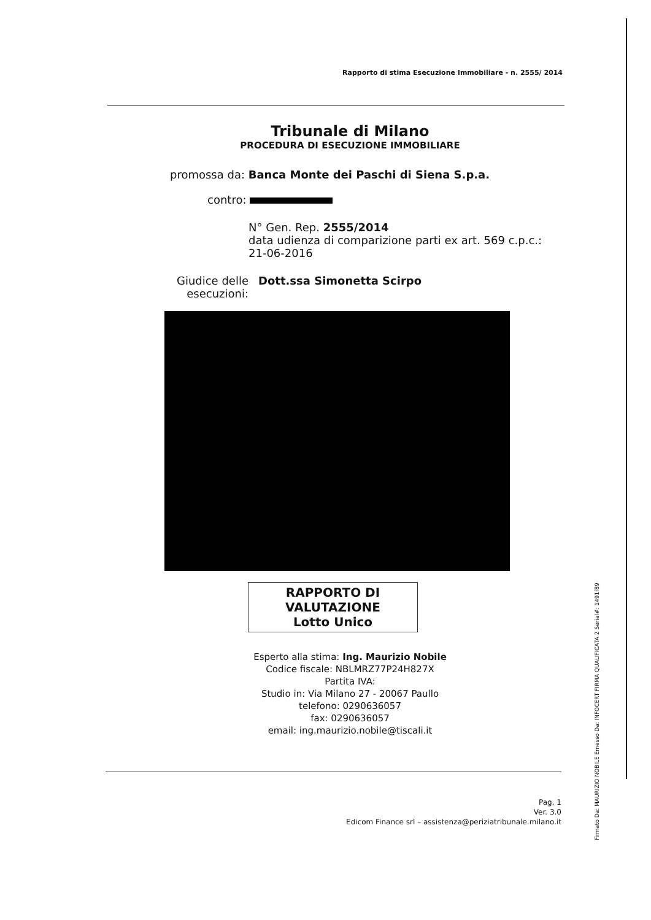Rapporto di stima Esecuzione Immobiliare - n. 2555/ 2014
Tribunale di Milano
PROCEDURA DI ESECUZIONE IMMOBILIARE
promossa da: Banca Monte dei Paschi di Siena S.p.a.
contro:
N° Gen. Rep. 2555/2014
data udienza di comparizione parti ex art. 569 c.p.c.:
21-06-2016
Giudice delle esecuzioni:
Dott.ssa Simonetta Scirpo
RAPPORTO DI
VALUTAZIONE
Lotto Unico
Esperto alla stima: Ing. Maurizio Nobile
Codice fiscale: NBLMRZ77P24H827X
Partita IVA:
Studio in: Via Milano 27 - 20067 Paullo
telefono: 0290636057
fax: 0290636057
email: ing.maurizio.nobile@tiscali.it
Pag. 1
Ver. 3.0
Edicom Finance srl – assistenza@periziatribunale.milano.it
Firmato Da: MAURIZIO NOBILE Emesso Da: INFOCERT FIRMA QUALIFICATA 2 Serial#: 1491f89